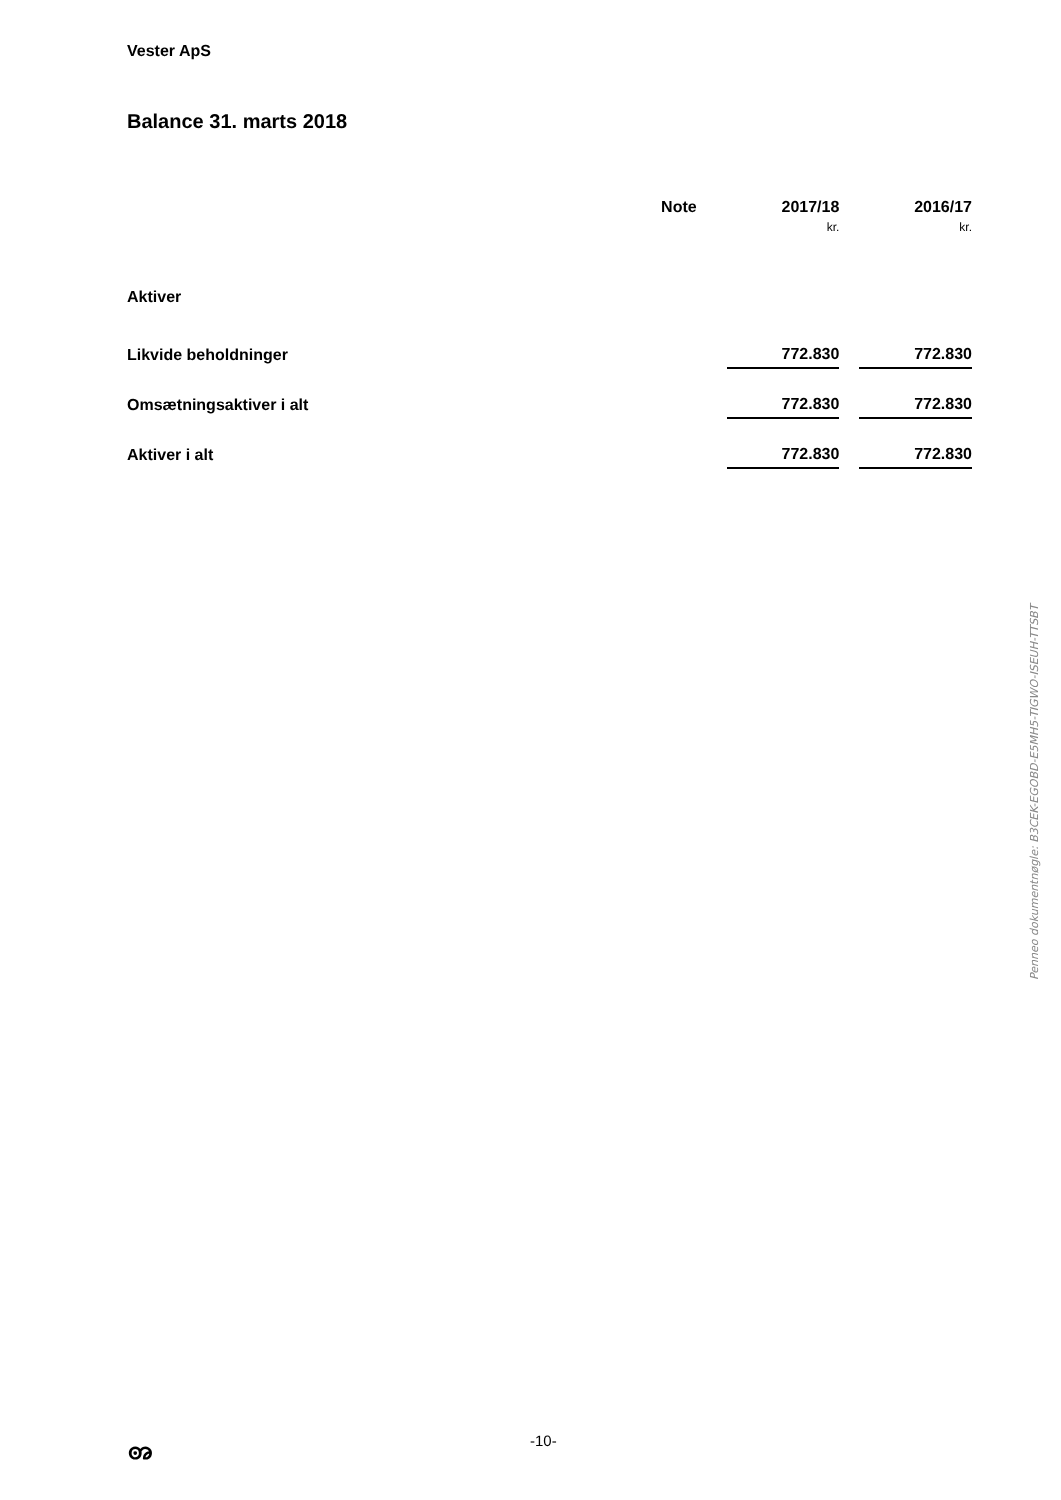Vester ApS
Balance 31. marts 2018
| | Note | | 2017/18 | | 2016/17 |
| --- | --- | --- | --- | --- | --- |
| | | | kr. | | kr. |
| Aktiver | | | | | |
| Likvide beholdninger | | | 772.830 | | 772.830 |
| Omsætningsaktiver i alt | | | 772.830 | | 772.830 |
| Aktiver i alt | | | 772.830 | | 772.830 |
Penneo dokumentnøgle: B3CEK-EGOBD-E5MH5-TIGWO-ISEUH-TTSBT
ꩨ -10-